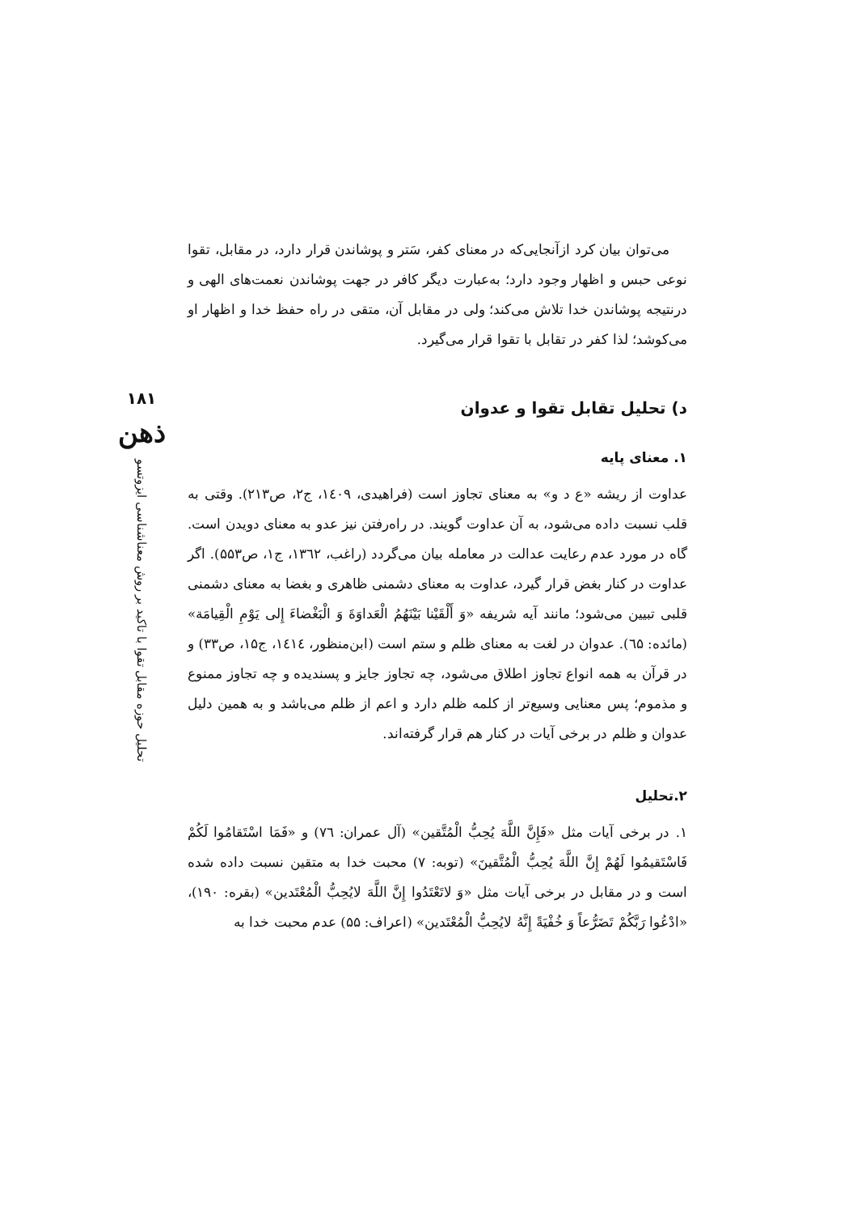می‌توان بیان کرد ازآنجایی‌که در معنای کفر، سَتر و پوشاندن قرار دارد، در مقابل، تقوا نوعی حبس و اظهار وجود دارد؛ به‌عبارت دیگر کافر در جهت پوشاندن نعمت‌های الهی و درنتیجه پوشاندن خدا تلاش می‌کند؛ ولی در مقابل آن، متقی در راه حفظ خدا و اظهار او می‌کوشد؛ لذا کفر در تقابل با تقوا قرار می‌گیرد.
د) تحلیل تقابل تقوا و عدوان
۱. معنای پایه
عداوت از ریشه «ع د و» به معنای تجاوز است (فراهیدی، ۱٤۰۹، ج۲، ص۲۱۳). وقتی به قلب نسبت داده می‌شود، به آن عداوت گویند. در راه‌رفتن نیز عدو به معنای دویدن است. گاه در مورد عدم رعایت عدالت در معامله بیان می‌گردد (راغب، ۱۳٦۲، ج۱، ص۵۵۳). اگر عداوت در کنار بغض قرار گیرد، عداوت به معنای دشمنی ظاهری و بغضا به معنای دشمنی قلبی تبیین می‌شود؛ مانند آیه شریفه «وَ أَلْقَيْنا بَيْنَهُمُ الْعَداوَةَ وَ الْبَغْضاءَ إِلى يَوْمِ الْقِيامَة» (مائده: ٦۵). عدوان در لغت به معنای ظلم و ستم است (ابن‌منظور، ۱٤۱٤، ج۱۵، ص۳۳) و در قرآن به همه انواع تجاوز اطلاق می‌شود، چه تجاوز جایز و پسندیده و چه تجاوز ممنوع و مذموم؛ پس معنایی وسیع‌تر از کلمه ظلم دارد و اعم از ظلم می‌باشد و به همین دلیل عدوان و ظلم در برخی آیات در کنار هم قرار گرفته‌اند.
۲.تحلیل
۱. در برخی آیات مثل «فَإِنَّ اللَّهَ يُحِبُّ الْمُتَّقين» (آل عمران: ٧٦) و «فَمَا اسْتَقامُوا لَكُمْ فَاسْتَقيمُوا لَهُمْ إِنَّ اللَّهَ يُحِبُّ الْمُتَّقينَ» (توبه: ٧) محبت خدا به متقین نسبت داده شده است و در مقابل در برخی آیات مثل «وَ لاتَعْتَدُوا إِنَّ اللَّهَ لايُحِبُّ الْمُعْتَدين» (بقره: ۱۹۰)، «ادْعُوا رَبَّكُمْ تَضَرُّعاً وَ خُفْيَةً إِنَّهُ لايُحِبُّ الْمُعْتَدين» (اعراف: ۵۵) عدم محبت خدا به
۱۸۱
ذهن
تحلیل حوزه مقابل تقوا با تاکید بر روش معناشناسی ایزوتسو